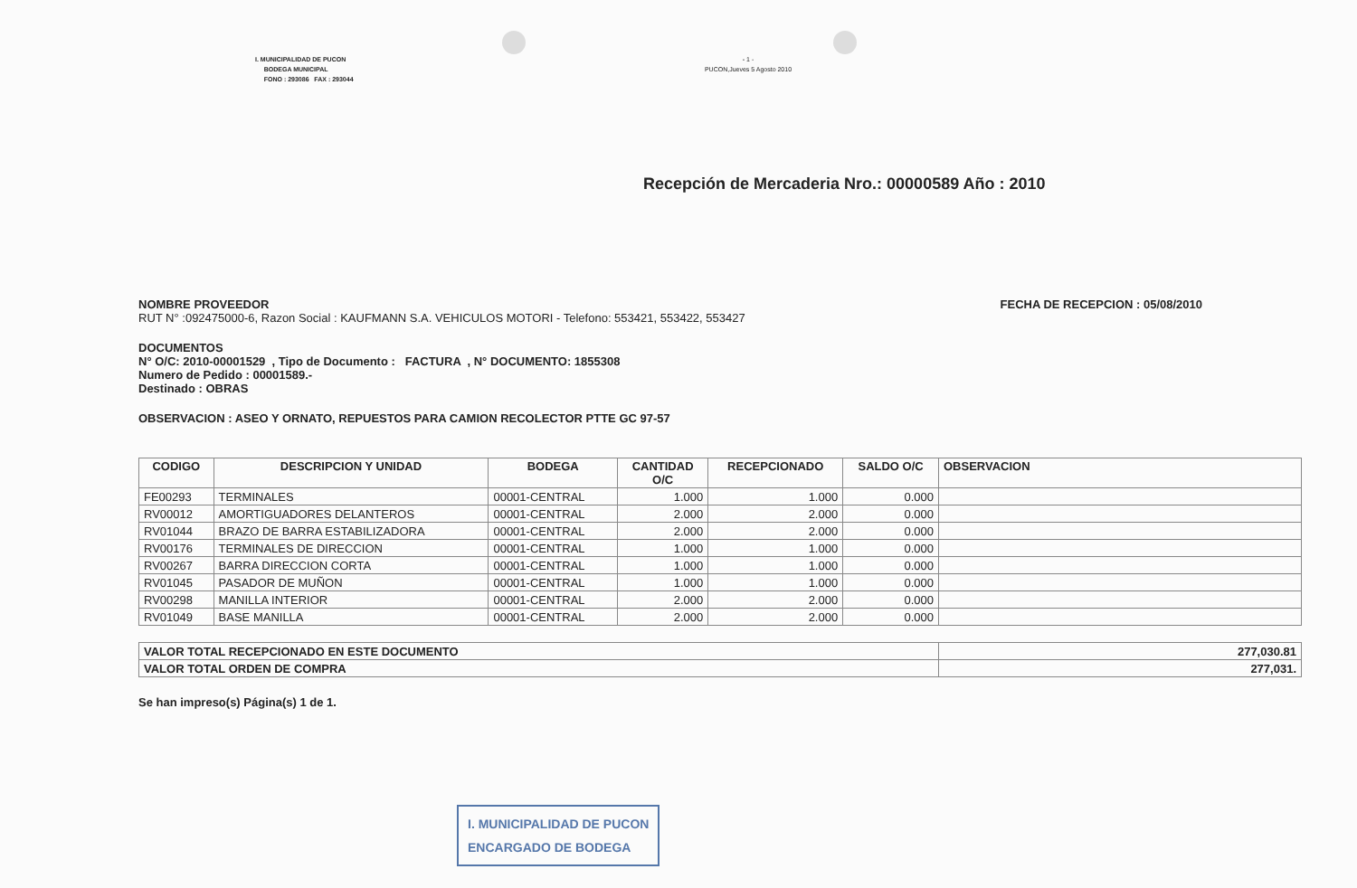I. MUNICIPALIDAD DE PUCON
BODEGA MUNICIPAL
FONO : 293086 FAX : 293044
- 1 -
PUCON,Jueves 5 Agosto 2010
Recepción de Mercaderia Nro.: 00000589 Año : 2010
NOMBRE PROVEEDOR FECHA DE RECEPCION : 05/08/2010
RUT N° :092475000-6, Razon Social : KAUFMANN S.A. VEHICULOS MOTORI - Telefono: 553421, 553422, 553427
DOCUMENTOS
N° O/C: 2010-00001529 , Tipo de Documento : FACTURA , N° DOCUMENTO: 1855308
Numero de Pedido : 00001589.-
Destinado : OBRAS
OBSERVACION : ASEO Y ORNATO, REPUESTOS PARA CAMION RECOLECTOR PTTE GC 97-57
| CODIGO | DESCRIPCION Y UNIDAD | BODEGA | CANTIDAD O/C | RECEPCIONADO | SALDO O/C | OBSERVACION |
| --- | --- | --- | --- | --- | --- | --- |
| FE00293 | TERMINALES | 00001-CENTRAL | 1.000 | 1.000 | 0.000 | |
| RV00012 | AMORTIGUADORES DELANTEROS | 00001-CENTRAL | 2.000 | 2.000 | 0.000 | |
| RV01044 | BRAZO DE BARRA ESTABILIZADORA | 00001-CENTRAL | 2.000 | 2.000 | 0.000 | |
| RV00176 | TERMINALES DE DIRECCION | 00001-CENTRAL | 1.000 | 1.000 | 0.000 | |
| RV00267 | BARRA DIRECCION CORTA | 00001-CENTRAL | 1.000 | 1.000 | 0.000 | |
| RV01045 | PASADOR DE MUÑON | 00001-CENTRAL | 1.000 | 1.000 | 0.000 | |
| RV00298 | MANILLA INTERIOR | 00001-CENTRAL | 2.000 | 2.000 | 0.000 | |
| RV01049 | BASE MANILLA | 00001-CENTRAL | 2.000 | 2.000 | 0.000 | |
| VALOR TOTAL RECEPCIONADO EN ESTE DOCUMENTO | 277,030.81 |
| VALOR TOTAL ORDEN DE COMPRA | 277,031. |
Se han impreso(s) Página(s) 1 de 1.
I. MUNICIPALIDAD DE PUCON
ENCARGADO DE BODEGA